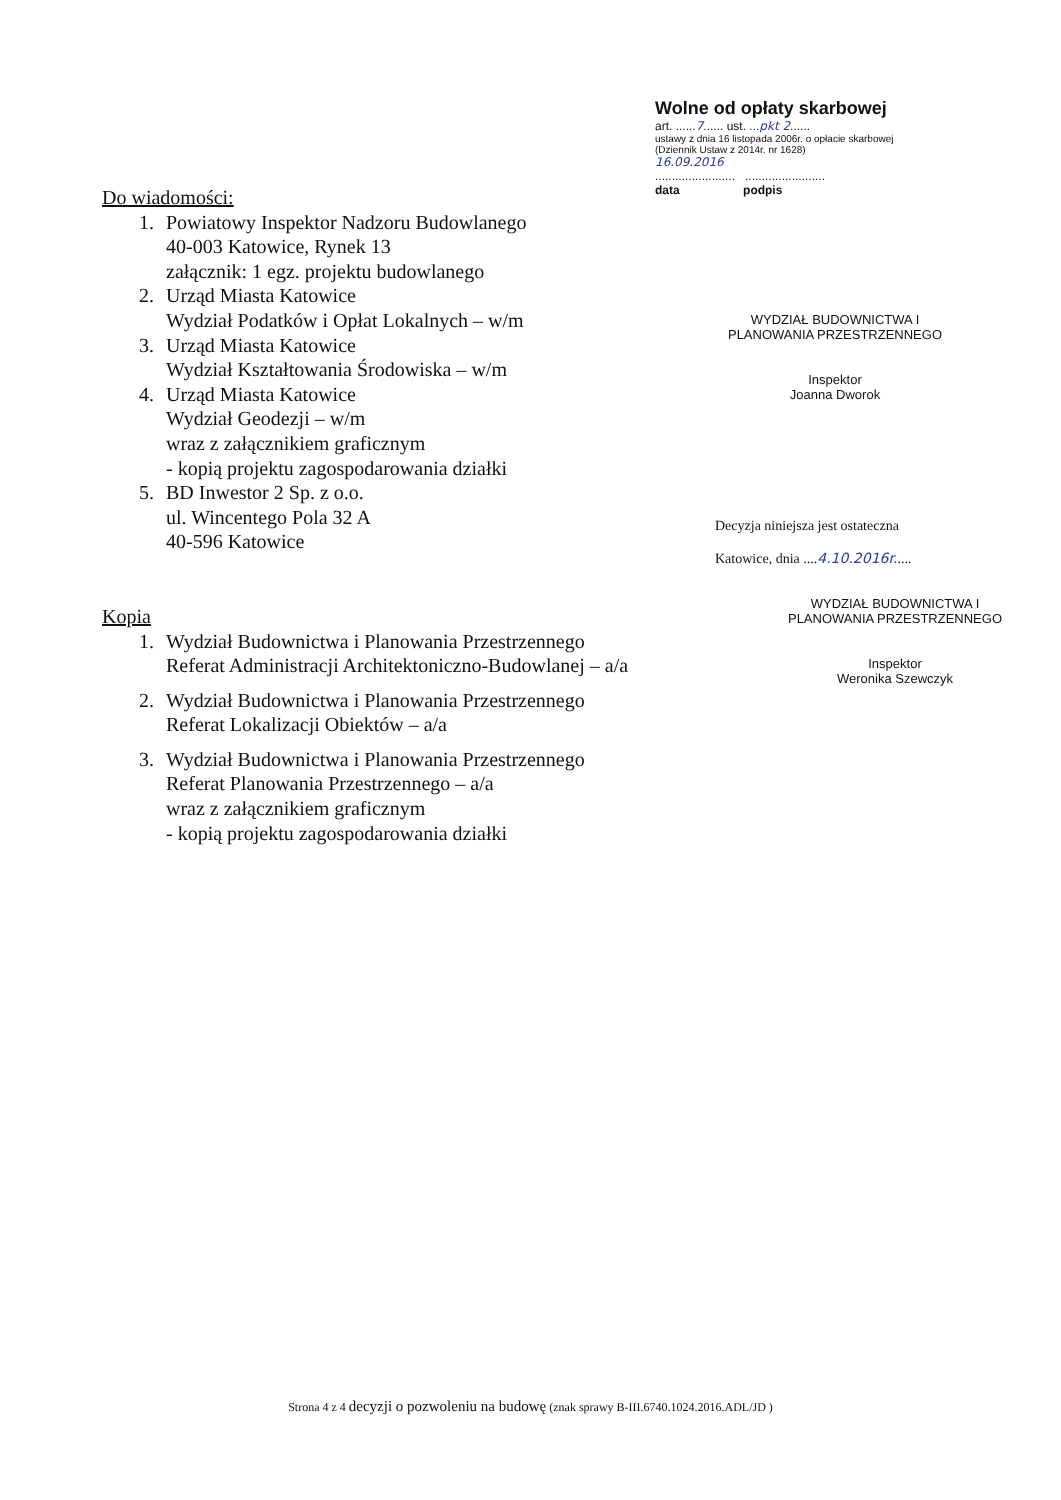Wolne od opłaty skarbowej
art. ......7...... ust. ...pkt 2......
ustawy z dnia 16 listopada 2006r. o opłacie skarbowej
(Dziennik Ustaw z 2014r. nr 1628)
16.09.2016
........................ ........................
data podpis
Do wiadomości:
1. Powiatowy Inspektor Nadzoru Budowlanego
40-003 Katowice, Rynek 13
załącznik: 1 egz. projektu budowlanego
2. Urząd Miasta Katowice
Wydział Podatków i Opłat Lokalnych – w/m
3. Urząd Miasta Katowice
Wydział Kształtowania Środowiska – w/m
4. Urząd Miasta Katowice
Wydział Geodezji – w/m
wraz z załącznikiem graficznym
- kopią projektu zagospodarowania działki
5. BD Inwestor 2 Sp. z o.o.
ul. Wincentego Pola 32 A
40-596 Katowice
Kopia
1. Wydział Budownictwa i Planowania Przestrzennego
Referat Administracji Architektoniczno-Budowlanej – a/a
2. Wydział Budownictwa i Planowania Przestrzennego
Referat Lokalizacji Obiektów – a/a
3. Wydział Budownictwa i Planowania Przestrzennego
Referat Planowania Przestrzennego – a/a
wraz z załącznikiem graficznym
- kopią projektu zagospodarowania działki
WYDZIAŁ BUDOWNICTWA I PLANOWANIA PRZESTRZENNEGO
Inspektor
Joanna Dworok
Decyzja niniejsza jest ostateczna
Katowice, dnia ....4.10.2016r.....
WYDZIAŁ BUDOWNICTWA I PLANOWANIA PRZESTRZENNEGO
Inspektor
Weronika Szewczyk
Strona 4 z 4 decyzji o pozwoleniu na budowę (znak sprawy B-III.6740.1024.2016.ADL/JD )